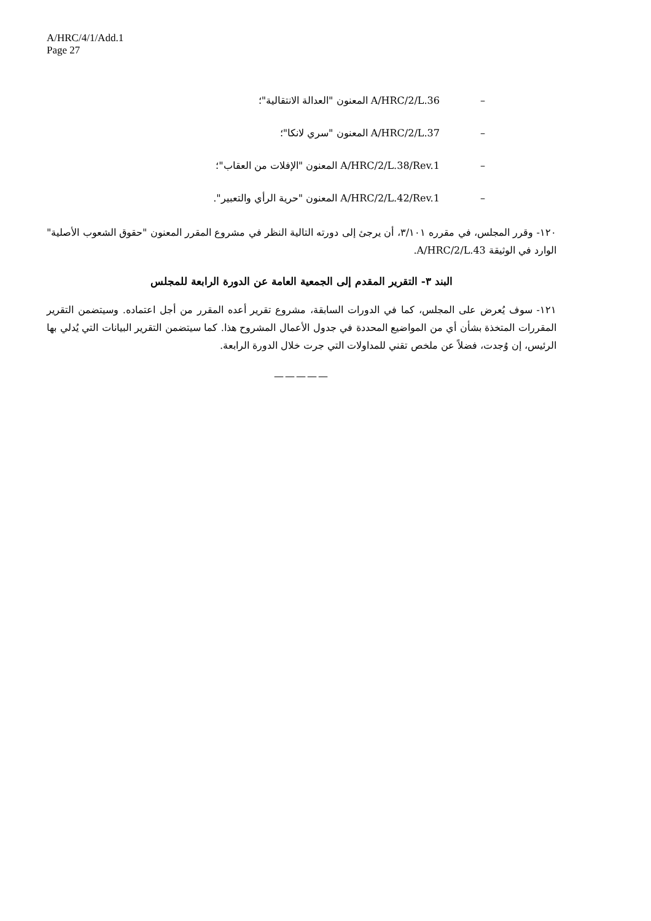A/HRC/4/1/Add.1
Page 27
– A/HRC/2/L.36 المعنون "العدالة الانتقالية"؛
– A/HRC/2/L.37 المعنون "سري لانكا"؛
– A/HRC/2/L.38/Rev.1 المعنون "الإفلات من العقاب"؛
– A/HRC/2/L.42/Rev.1 المعنون "حرية الرأي والتعبير".
١٢٠- وقرر المجلس، في مقرره ٣/١٠١، أن يرجئ إلى دورته التالية النظر في مشروع المقرر المعنون "حقوق الشعوب الأصلية" الوارد في الوثيقة A/HRC/2/L.43.
البند ٣- التقرير المقدم إلى الجمعية العامة عن الدورة الرابعة للمجلس
١٢١- سوف يُعرض على المجلس، كما في الدورات السابقة، مشروع تقرير أعده المقرر من أجل اعتماده. وسيتضمن التقرير المقررات المتخذة بشأن أي من المواضيع المحددة في جدول الأعمال المشروح هذا. كما سيتضمن التقرير البيانات التي يُدلي بها الرئيس، إن وُجدت، فضلاً عن ملخص تقني للمداولات التي جرت خلال الدورة الرابعة.
—————